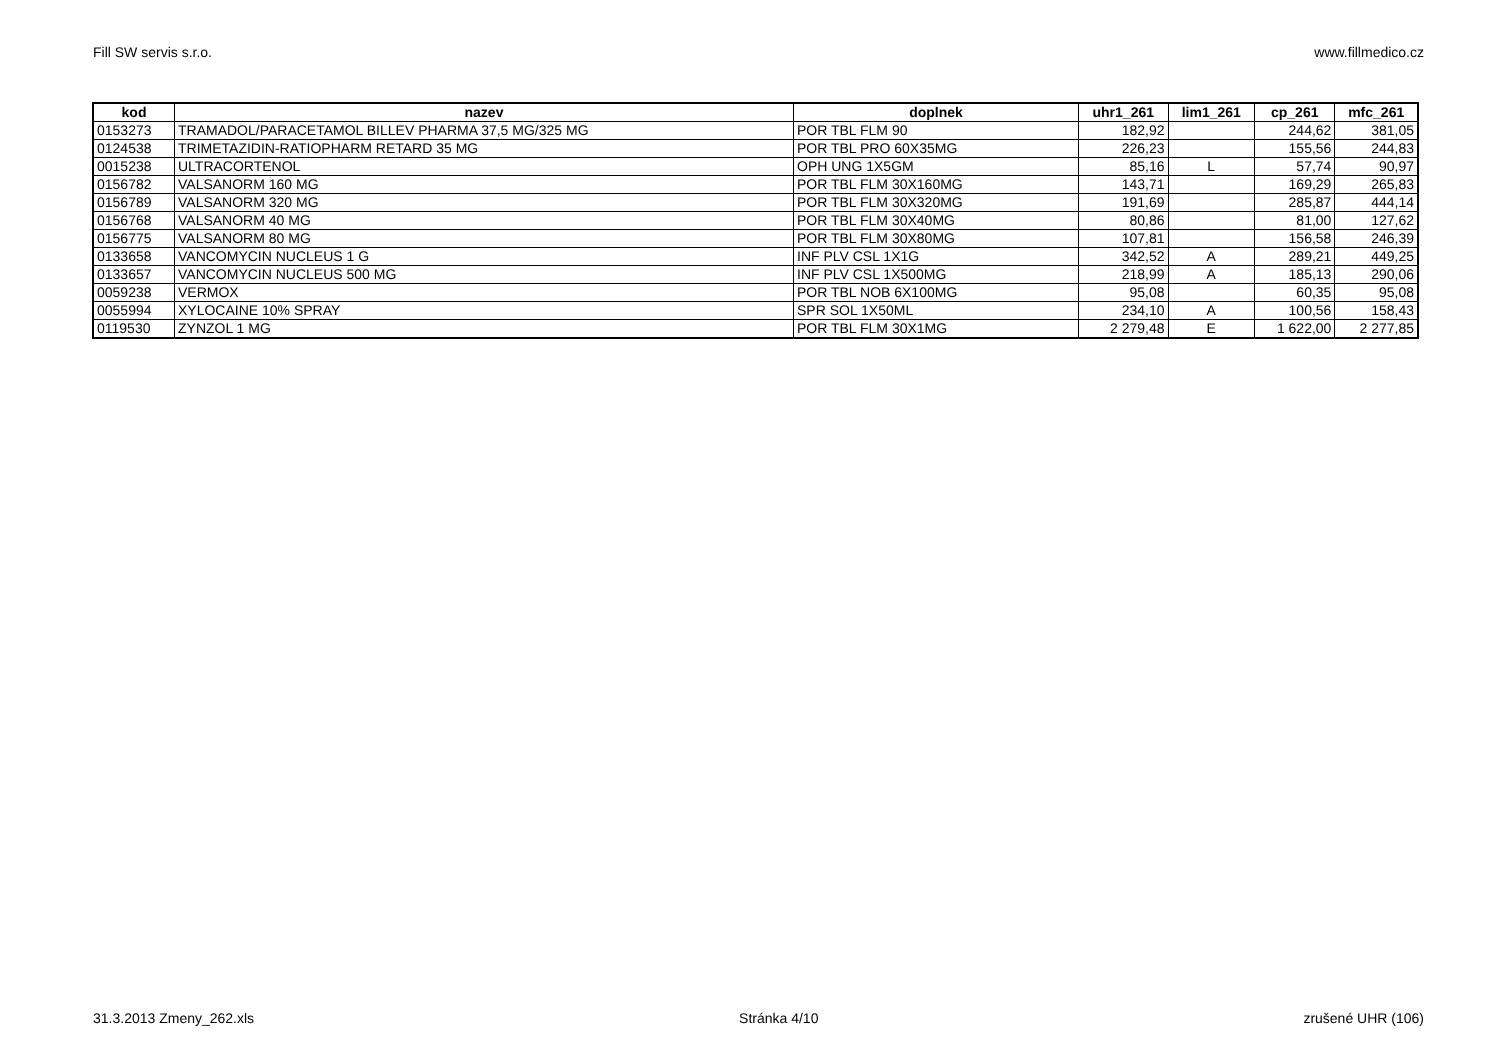Fill SW servis s.r.o. www.fillmedico.cz
| kod | nazev | doplnek | uhr1_261 | lim1_261 | cp_261 | mfc_261 |
| --- | --- | --- | --- | --- | --- | --- |
| 0153273 | TRAMADOL/PARACETAMOL BILLEV PHARMA 37,5 MG/325 MG | POR TBL FLM 90 | 182,92 | | 244,62 | 381,05 |
| 0124538 | TRIMETAZIDIN-RATIOPHARM RETARD 35 MG | POR TBL PRO 60X35MG | 226,23 | | 155,56 | 244,83 |
| 0015238 | ULTRACORTENOL | OPH UNG 1X5GM | 85,16 | L | 57,74 | 90,97 |
| 0156782 | VALSANORM 160 MG | POR TBL FLM 30X160MG | 143,71 | | 169,29 | 265,83 |
| 0156789 | VALSANORM 320 MG | POR TBL FLM 30X320MG | 191,69 | | 285,87 | 444,14 |
| 0156768 | VALSANORM 40 MG | POR TBL FLM 30X40MG | 80,86 | | 81,00 | 127,62 |
| 0156775 | VALSANORM 80 MG | POR TBL FLM 30X80MG | 107,81 | | 156,58 | 246,39 |
| 0133658 | VANCOMYCIN NUCLEUS 1 G | INF PLV CSL 1X1G | 342,52 | A | 289,21 | 449,25 |
| 0133657 | VANCOMYCIN NUCLEUS 500 MG | INF PLV CSL 1X500MG | 218,99 | A | 185,13 | 290,06 |
| 0059238 | VERMOX | POR TBL NOB 6X100MG | 95,08 | | 60,35 | 95,08 |
| 0055994 | XYLOCAINE 10% SPRAY | SPR SOL 1X50ML | 234,10 | A | 100,56 | 158,43 |
| 0119530 | ZYNZOL 1 MG | POR TBL FLM 30X1MG | 2 279,48 | E | 1 622,00 | 2 277,85 |
31.3.2013 Zmeny_262.xls Stránka 4/10 zrušené UHR (106)